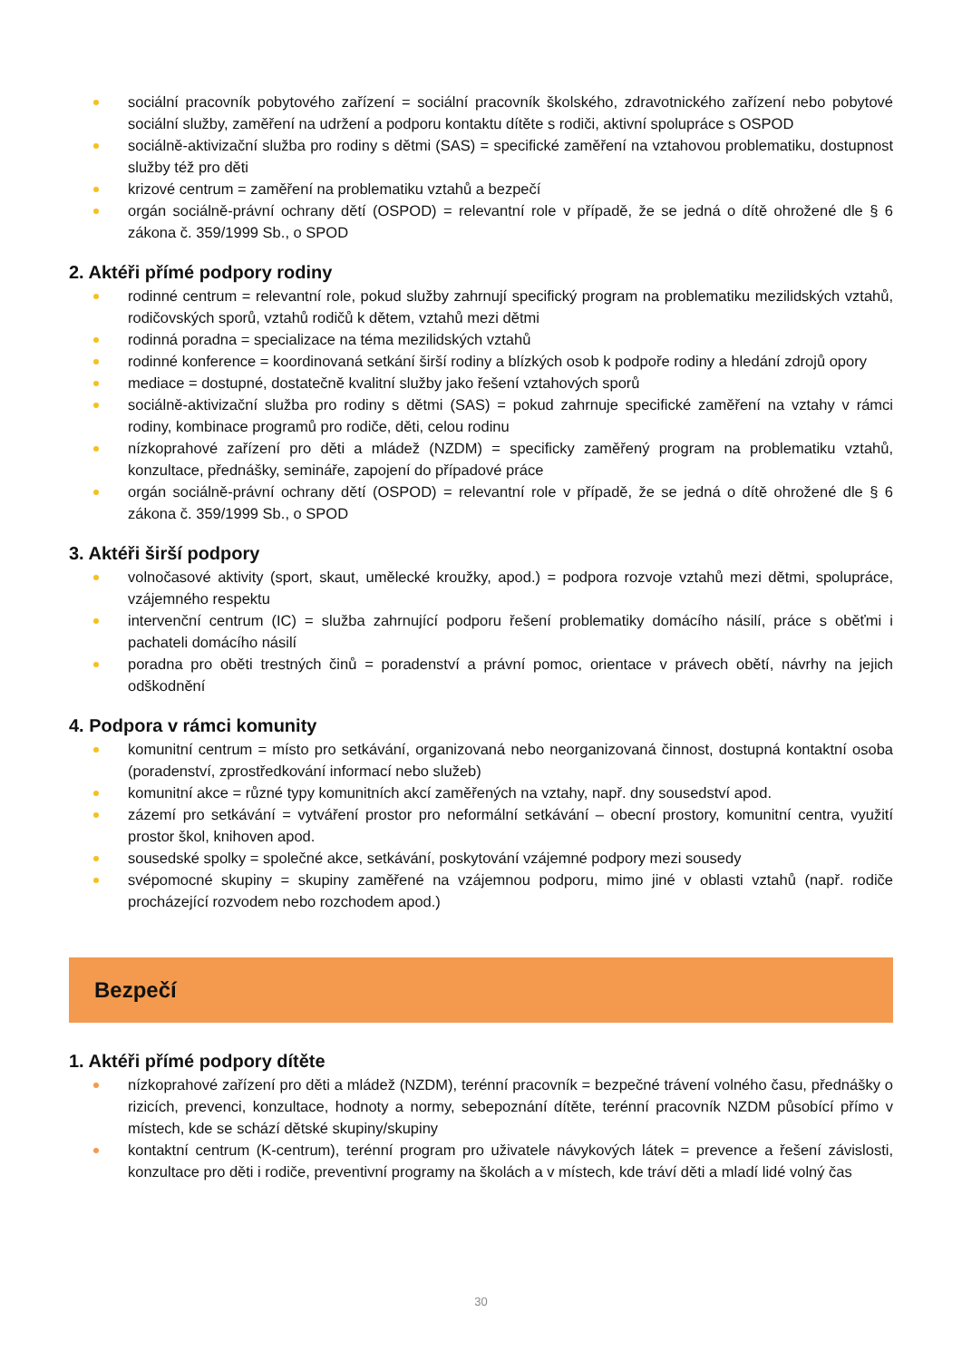sociální pracovník pobytového zařízení = sociální pracovník školského, zdravotnického zařízení nebo pobytové sociální služby, zaměření na udržení a podporu kontaktu dítěte s rodiči, aktivní spolupráce s OSPOD
sociálně-aktivizační služba pro rodiny s dětmi (SAS) = specifické zaměření na vztahovou problematiku, dostupnost služby též pro děti
krizové centrum = zaměření na problematiku vztahů a bezpečí
orgán sociálně-právní ochrany dětí (OSPOD) = relevantní role v případě, že se jedná o dítě ohrožené dle § 6 zákona č. 359/1999 Sb., o SPOD
2. Aktéři přímé podpory rodiny
rodinné centrum = relevantní role, pokud služby zahrnují specifický program na problematiku mezilidských vztahů, rodičovských sporů, vztahů rodičů k dětem, vztahů mezi dětmi
rodinná poradna = specializace na téma mezilidských vztahů
rodinné konference = koordinovaná setkání širší rodiny a blízkých osob k podpoře rodiny a hledání zdrojů opory
mediace = dostupné, dostatečně kvalitní služby jako řešení vztahových sporů
sociálně-aktivizační služba pro rodiny s dětmi (SAS) = pokud zahrnuje specifické zaměření na vztahy v rámci rodiny, kombinace programů pro rodiče, děti, celou rodinu
nízkoprahové zařízení pro děti a mládež (NZDM) = specificky zaměřený program na problematiku vztahů, konzultace, přednášky, semináře, zapojení do případové práce
orgán sociálně-právní ochrany dětí (OSPOD) = relevantní role v případě, že se jedná o dítě ohrožené dle § 6 zákona č. 359/1999 Sb., o SPOD
3. Aktéři širší podpory
volnočasové aktivity (sport, skaut, umělecké kroužky, apod.) = podpora rozvoje vztahů mezi dětmi, spolupráce, vzájemného respektu
intervenční centrum (IC) = služba zahrnující podporu řešení problematiky domácího násilí, práce s oběťmi i pachateli domácího násilí
poradna pro oběti trestných činů = poradenství a právní pomoc, orientace v právech obětí, návrhy na jejich odškodnění
4. Podpora v rámci komunity
komunitní centrum = místo pro setkávání, organizovaná nebo neorganizovaná činnost, dostupná kontaktní osoba (poradenství, zprostředkování informací nebo služeb)
komunitní akce = různé typy komunitních akcí zaměřených na vztahy, např. dny sousedství apod.
zázemí pro setkávání = vytváření prostor pro neformální setkávání – obecní prostory, komunitní centra, využití prostor škol, knihoven apod.
sousedské spolky = společné akce, setkávání, poskytování vzájemné podpory mezi sousedy
svépomocné skupiny = skupiny zaměřené na vzájemnou podporu, mimo jiné v oblasti vztahů (např. rodiče procházející rozvodem nebo rozchodem apod.)
Bezpečí
1. Aktéři přímé podpory dítěte
nízkoprahové zařízení pro děti a mládež (NZDM), terénní pracovník = bezpečné trávení volného času, přednášky o rizicích, prevenci, konzultace, hodnoty a normy, sebepoznání dítěte, terénní pracovník NZDM působící přímo v místech, kde se schází dětské skupiny/skupiny
kontaktní centrum (K-centrum), terénní program pro uživatele návykových látek = prevence a řešení závislosti, konzultace pro děti i rodiče, preventivní programy na školách a v místech, kde tráví děti a mladí lidé volný čas
30